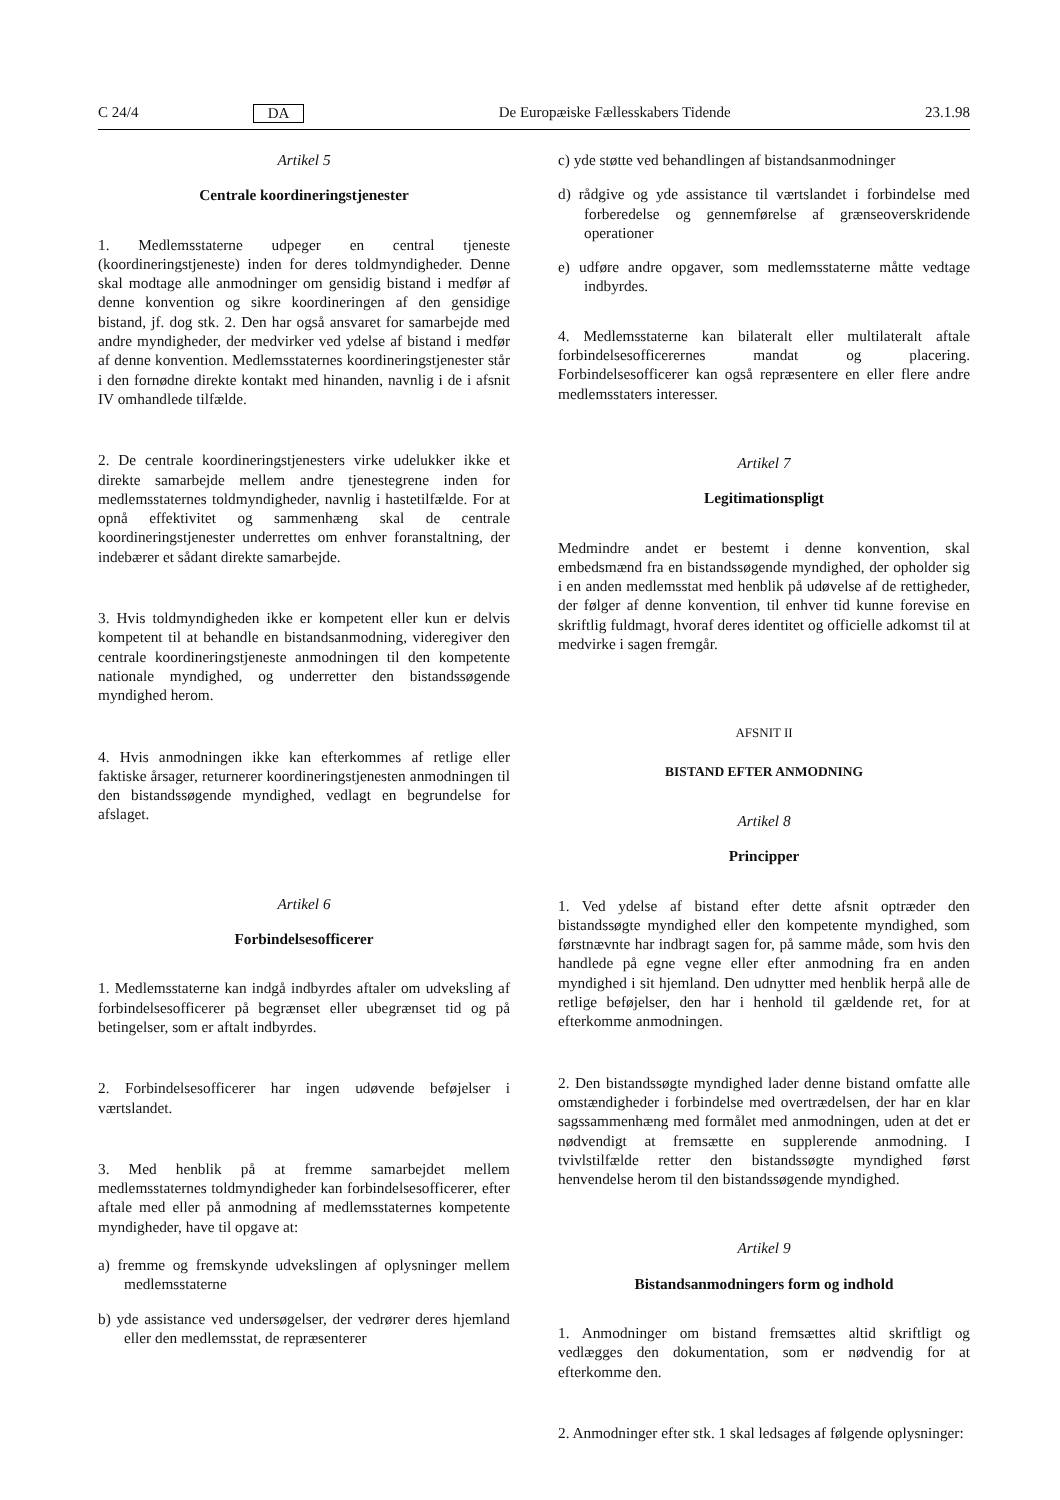C 24/4 DA De Europæiske Fællesskabers Tidende 23.1.98
Artikel 5
Centrale koordineringstjenester
1. Medlemsstaterne udpeger en central tjeneste (koordineringstjeneste) inden for deres toldmyndigheder. Denne skal modtage alle anmodninger om gensidig bistand i medfør af denne konvention og sikre koordineringen af den gensidige bistand, jf. dog stk. 2. Den har også ansvaret for samarbejde med andre myndigheder, der medvirker ved ydelse af bistand i medfør af denne konvention. Medlemsstaternes koordineringstjenester står i den fornødne direkte kontakt med hinanden, navnlig i de i afsnit IV omhandlede tilfælde.
2. De centrale koordineringstjenesters virke udelukker ikke et direkte samarbejde mellem andre tjenestegrene inden for medlemsstaternes toldmyndigheder, navnlig i hastetilfælde. For at opnå effektivitet og sammenhæng skal de centrale koordineringstjenester underrettes om enhver foranstaltning, der indebærer et sådant direkte samarbejde.
3. Hvis toldmyndigheden ikke er kompetent eller kun er delvis kompetent til at behandle en bistandsanmodning, videregiver den centrale koordineringstjeneste anmodningen til den kompetente nationale myndighed, og underretter den bistandssøgende myndighed herom.
4. Hvis anmodningen ikke kan efterkommes af retlige eller faktiske årsager, returnerer koordineringstjenesten anmodningen til den bistandssøgende myndighed, vedlagt en begrundelse for afslaget.
Artikel 6
Forbindelsesofficerer
1. Medlemsstaterne kan indgå indbyrdes aftaler om udveksling af forbindelsesofficerer på begrænset eller ubegrænset tid og på betingelser, som er aftalt indbyrdes.
2. Forbindelsesofficerer har ingen udøvende beføjelser i værtslandet.
3. Med henblik på at fremme samarbejdet mellem medlemsstaternes toldmyndigheder kan forbindelsesofficerer, efter aftale med eller på anmodning af medlemsstaternes kompetente myndigheder, have til opgave at:
a) fremme og fremskynde udvekslingen af oplysninger mellem medlemsstaterne
b) yde assistance ved undersøgelser, der vedrører deres hjemland eller den medlemsstat, de repræsenterer
c) yde støtte ved behandlingen af bistandsanmodninger
d) rådgive og yde assistance til værtslandet i forbindelse med forberedelse og gennemførelse af grænseoverskridende operationer
e) udføre andre opgaver, som medlemsstaterne måtte vedtage indbyrdes.
4. Medlemsstaterne kan bilateralt eller multilateralt aftale forbindelsesofficerernes mandat og placering. Forbindelsesofficerer kan også repræsentere en eller flere andre medlemsstaters interesser.
Artikel 7
Legitimationspligt
Medmindre andet er bestemt i denne konvention, skal embedsmænd fra en bistandssøgende myndighed, der opholder sig i en anden medlemsstat med henblik på udøvelse af de rettigheder, der følger af denne konvention, til enhver tid kunne forevise en skriftlig fuldmagt, hvoraf deres identitet og officielle adkomst til at medvirke i sagen fremgår.
AFSNIT II
BISTAND EFTER ANMODNING
Artikel 8
Principper
1. Ved ydelse af bistand efter dette afsnit optræder den bistandssøgte myndighed eller den kompetente myndighed, som førstnævnte har indbragt sagen for, på samme måde, som hvis den handlede på egne vegne eller efter anmodning fra en anden myndighed i sit hjemland. Den udnytter med henblik herpå alle de retlige beføjelser, den har i henhold til gældende ret, for at efterkomme anmodningen.
2. Den bistandssøgte myndighed lader denne bistand omfatte alle omstændigheder i forbindelse med overtrædelsen, der har en klar sagssammenhæng med formålet med anmodningen, uden at det er nødvendigt at fremsætte en supplerende anmodning. I tvivlstilfælde retter den bistandssøgte myndighed først henvendelse herom til den bistandssøgende myndighed.
Artikel 9
Bistandsanmodningers form og indhold
1. Anmodninger om bistand fremsættes altid skriftligt og vedlægges den dokumentation, som er nødvendig for at efterkomme den.
2. Anmodninger efter stk. 1 skal ledsages af følgende oplysninger: